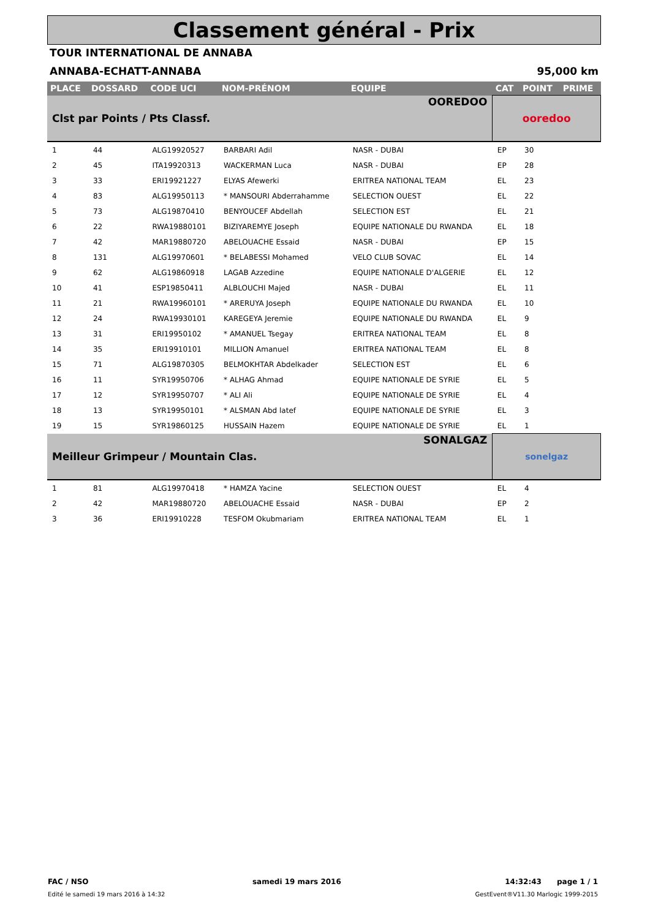Classement général - Prix
TOUR INTERNATIONAL DE ANNABA
ANNABA-ECHATT-ANNABA 95,000 km
| PLACE | DOSSARD | CODE UCI | NOM-PRÉNOM | EQUIPE | CAT | POINT | PRIME |
| --- | --- | --- | --- | --- | --- | --- | --- |
| Clst par Points / Pts Classf. | | | | OOREDOO | ooredoo | | |
| 1 | 44 | ALG19920527 | BARBARI Adil | NASR - DUBAI | EP | 30 | |
| 2 | 45 | ITA19920313 | WACKERMAN Luca | NASR - DUBAI | EP | 28 | |
| 3 | 33 | ERI19921227 | ELYAS Afewerki | ERITREA NATIONAL TEAM | EL | 23 | |
| 4 | 83 | ALG19950113 | * MANSOURI Abderrahamme | SELECTION OUEST | EL | 22 | |
| 5 | 73 | ALG19870410 | BENYOUCEF Abdellah | SELECTION EST | EL | 21 | |
| 6 | 22 | RWA19880101 | BIZIYAREMYE Joseph | EQUIPE NATIONALE DU RWANDA | EL | 18 | |
| 7 | 42 | MAR19880720 | ABELOUACHE Essaid | NASR - DUBAI | EP | 15 | |
| 8 | 131 | ALG19970601 | * BELABESSI Mohamed | VELO CLUB SOVAC | EL | 14 | |
| 9 | 62 | ALG19860918 | LAGAB Azzedine | EQUIPE NATIONALE D'ALGERIE | EL | 12 | |
| 10 | 41 | ESP19850411 | ALBLOUCHI Majed | NASR - DUBAI | EL | 11 | |
| 11 | 21 | RWA19960101 | * ARERUYA Joseph | EQUIPE NATIONALE DU RWANDA | EL | 10 | |
| 12 | 24 | RWA19930101 | KAREGEYA Jeremie | EQUIPE NATIONALE DU RWANDA | EL | 9 | |
| 13 | 31 | ERI19950102 | * AMANUEL Tsegay | ERITREA NATIONAL TEAM | EL | 8 | |
| 14 | 35 | ERI19910101 | MILLION Amanuel | ERITREA NATIONAL TEAM | EL | 8 | |
| 15 | 71 | ALG19870305 | BELMOKHTAR Abdelkader | SELECTION EST | EL | 6 | |
| 16 | 11 | SYR19950706 | * ALHAG Ahmad | EQUIPE NATIONALE DE SYRIE | EL | 5 | |
| 17 | 12 | SYR19950707 | * ALI Ali | EQUIPE NATIONALE DE SYRIE | EL | 4 | |
| 18 | 13 | SYR19950101 | * ALSMAN Abd latef | EQUIPE NATIONALE DE SYRIE | EL | 3 | |
| 19 | 15 | SYR19860125 | HUSSAIN Hazem | EQUIPE NATIONALE DE SYRIE | EL | 1 | |
| Meilleur Grimpeur / Mountain Clas. | | | | SONALGAZ | sonelgaz | | |
| 1 | 81 | ALG19970418 | * HAMZA Yacine | SELECTION OUEST | EL | 4 | |
| 2 | 42 | MAR19880720 | ABELOUACHE Essaid | NASR - DUBAI | EP | 2 | |
| 3 | 36 | ERI19910228 | TESFOM Okubmariam | ERITREA NATIONAL TEAM | EL | 1 | |
FAC / NSO samedi 19 mars 2016 14:32:43 page 1 / 1
Edité le samedi 19 mars 2016 à 14:32 GestEvent®V11.30 Marlogic 1999-2015